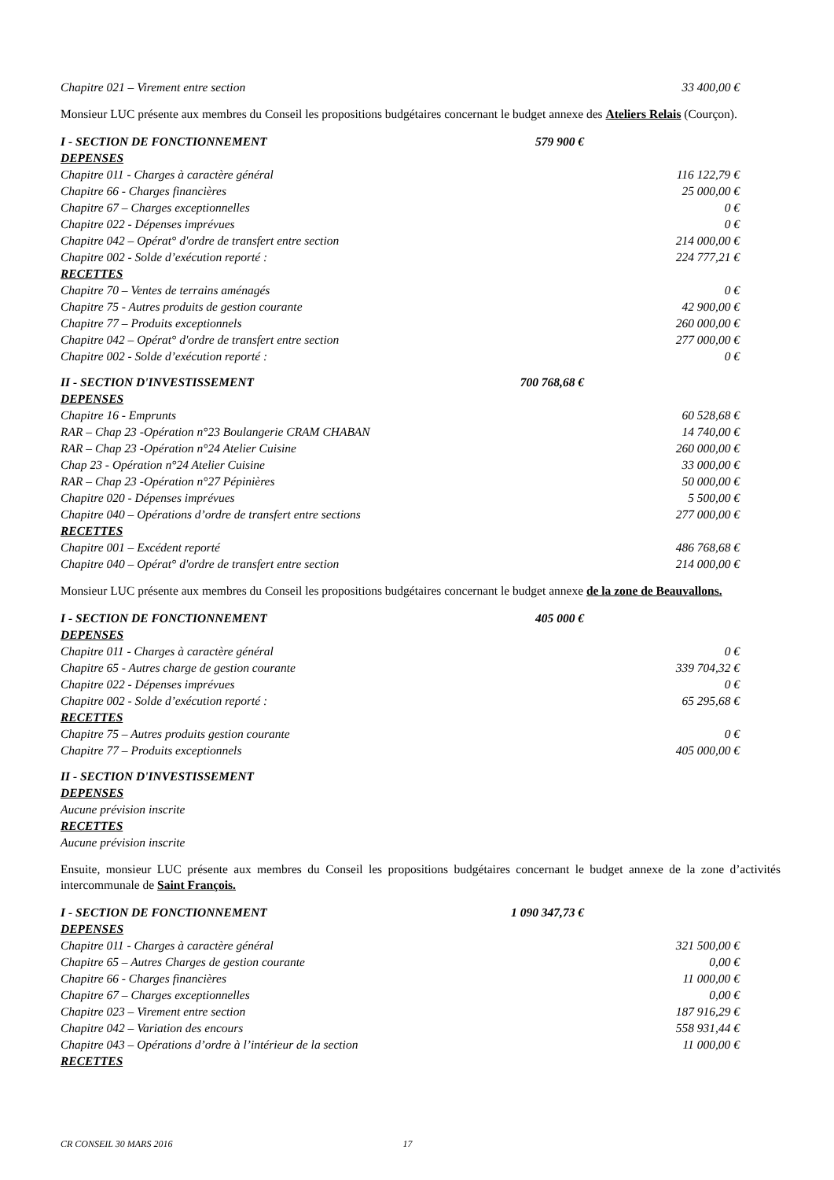| Chapitre 021 – Virement entre section | 33 400,00 € |
Monsieur LUC présente aux membres du Conseil les propositions budgétaires concernant le budget annexe des Ateliers Relais (Courçon).
| I - SECTION DE FONCTIONNEMENT | 579 900 € |
| DEPENSES | |
| Chapitre 011 - Charges à caractère général | 116 122,79 € |
| Chapitre 66 - Charges financières | 25 000,00 € |
| Chapitre 67 – Charges exceptionnelles | 0 € |
| Chapitre 022 - Dépenses imprévues | 0 € |
| Chapitre 042 – Opérat° d'ordre de transfert entre section | 214 000,00 € |
| Chapitre 002 - Solde d’exécution reporté : | 224 777,21 € |
| RECETTES | |
| Chapitre 70 – Ventes de terrains aménagés | 0 € |
| Chapitre 75 - Autres produits de gestion courante | 42 900,00 € |
| Chapitre 77 – Produits exceptionnels | 260 000,00 € |
| Chapitre 042 – Opérat° d'ordre de transfert entre section | 277 000,00 € |
| Chapitre 002 - Solde d’exécution reporté : | 0 € |
| II - SECTION D'INVESTISSEMENT | 700 768,68 € |
| DEPENSES | |
| Chapitre 16 - Emprunts | 60 528,68 € |
| RAR – Chap 23 -Opération n°23 Boulangerie CRAM CHABAN | 14 740,00 € |
| RAR – Chap 23 -Opération n°24 Atelier Cuisine | 260 000,00 € |
| Chap 23 - Opération n°24 Atelier Cuisine | 33 000,00 € |
| RAR – Chap 23 -Opération n°27 Pépinières | 50 000,00 € |
| Chapitre 020 - Dépenses imprévues | 5 500,00 € |
| Chapitre 040 – Opérations d’ordre de transfert entre sections | 277 000,00 € |
| RECETTES | |
| Chapitre 001 – Excédent reporté | 486 768,68 € |
| Chapitre 040 – Opérat° d'ordre de transfert entre section | 214 000,00 € |
Monsieur LUC présente aux membres du Conseil les propositions budgétaires concernant le budget annexe de la zone de Beauvallons.
| I - SECTION DE FONCTIONNEMENT | 405 000 € |
| DEPENSES | |
| Chapitre 011 - Charges à caractère général | 0 € |
| Chapitre 65 - Autres charge de gestion courante | 339 704,32 € |
| Chapitre 022 - Dépenses imprévues | 0 € |
| Chapitre 002 - Solde d’exécution reporté : | 65 295,68 € |
| RECETTES | |
| Chapitre 75 – Autres produits gestion courante | 0 € |
| Chapitre 77 – Produits exceptionnels | 405 000,00 € |
| II - SECTION D'INVESTISSEMENT | |
| DEPENSES | |
| Aucune prévision inscrite | |
| RECETTES | |
| Aucune prévision inscrite | |
Ensuite, monsieur LUC présente aux membres du Conseil les propositions budgétaires concernant le budget annexe de la zone d’activités intercommunale de Saint François.
| I - SECTION DE FONCTIONNEMENT | 1 090 347,73 € |
| DEPENSES | |
| Chapitre 011 - Charges à caractère général | 321 500,00 € |
| Chapitre 65 – Autres Charges de gestion courante | 0,00 € |
| Chapitre 66 - Charges financières | 11 000,00 € |
| Chapitre 67 – Charges exceptionnelles | 0,00 € |
| Chapitre 023 – Virement entre section | 187 916,29 € |
| Chapitre 042 – Variation des encours | 558 931,44 € |
| Chapitre 043 – Opérations d’ordre à l’intérieur de la section | 11 000,00 € |
| RECETTES | |
CR CONSEIL 30 MARS 2016 17